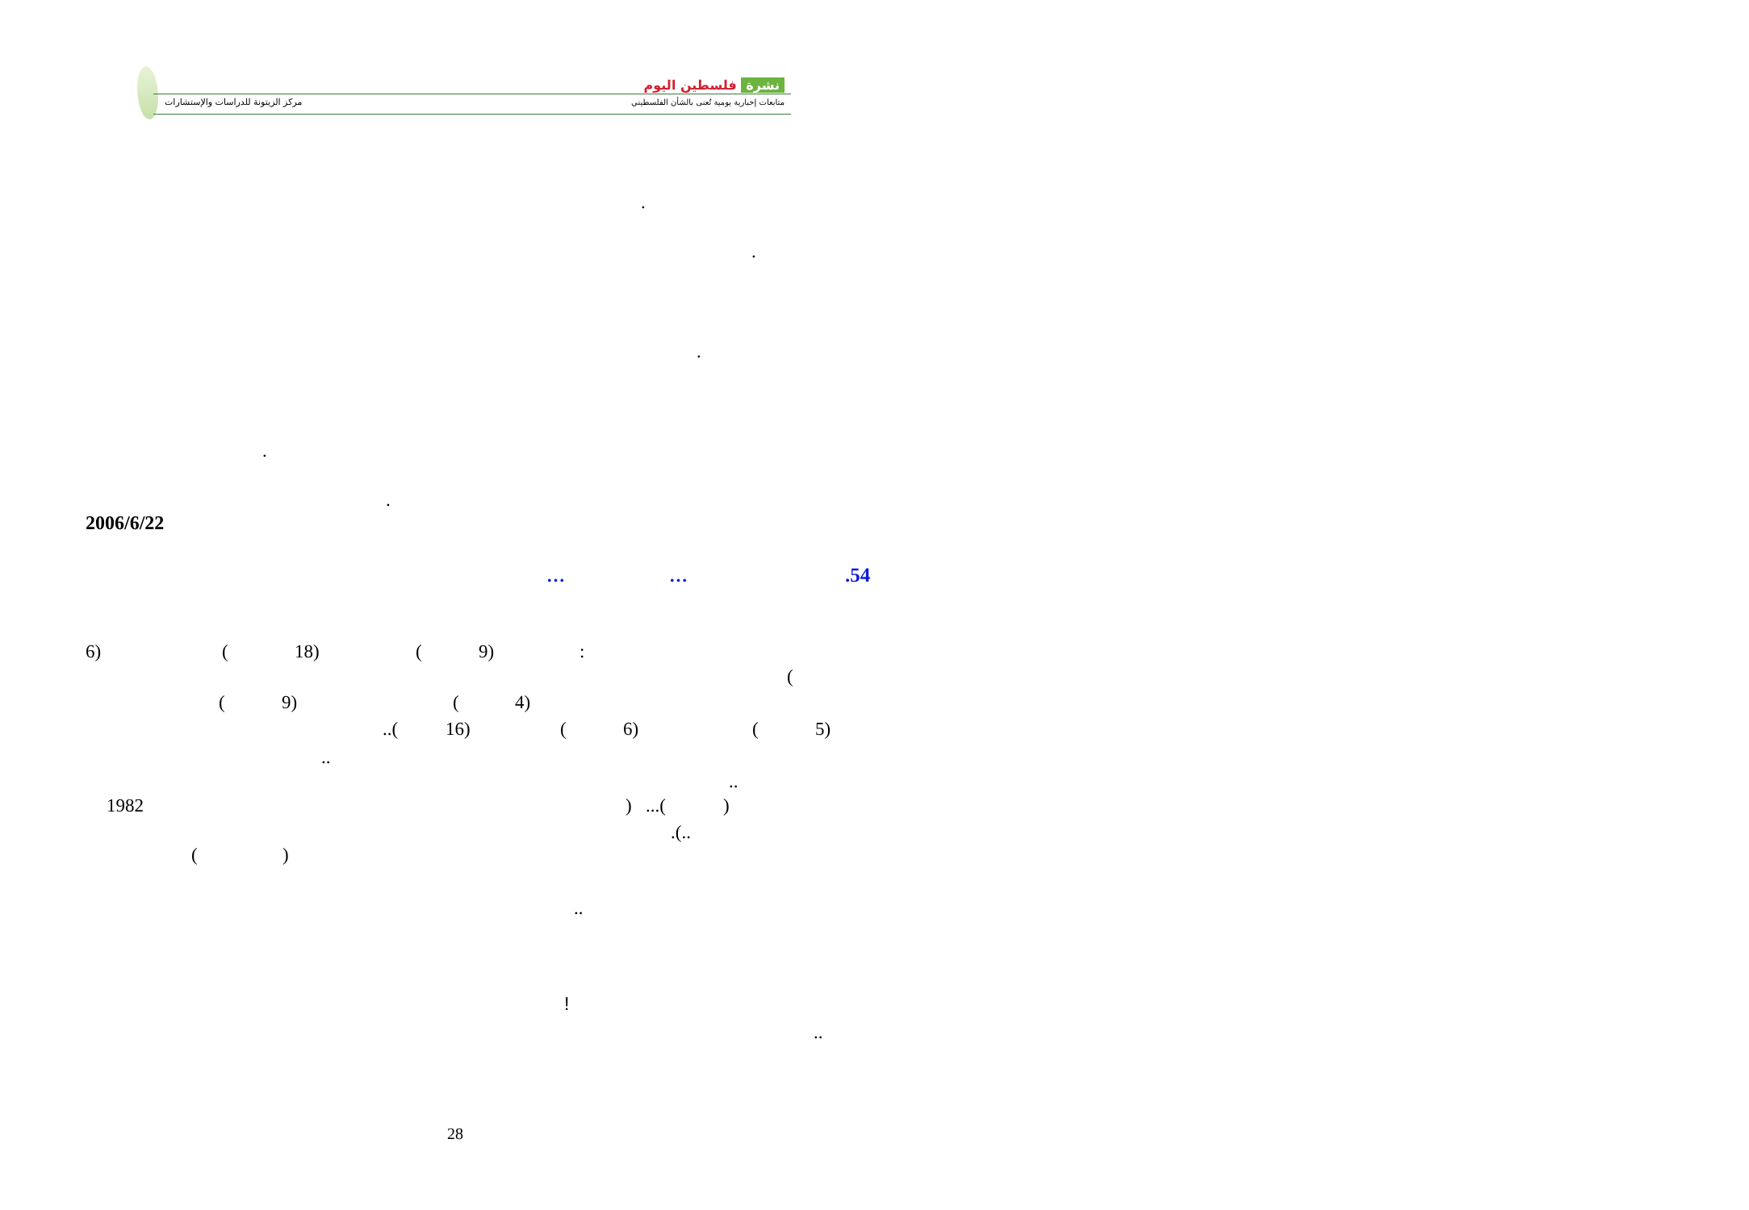نشرة فلسطين اليوم
متابعات إخبارية يومية تُعنى بالشأن الفلسطيني
مركز الزيتونة للدراسات والإستشارات
.
.
.
.
.
2006/6/22
… ….54
6) (18) (9):
(
(9) (4)
..(16) (6) (5)
..
..
1982)...()
.(..
()
..
!
..
28